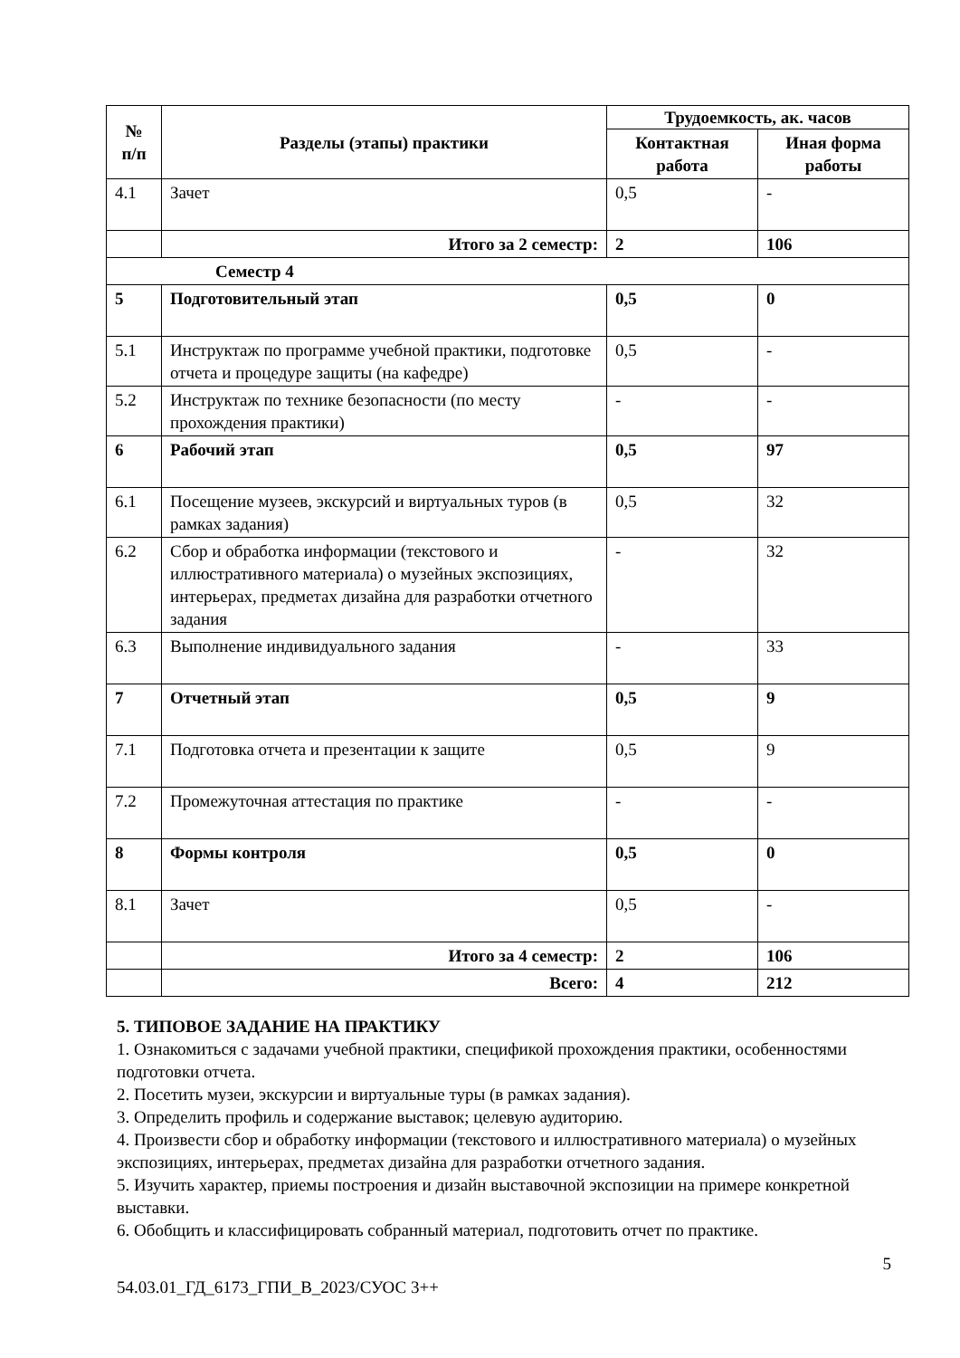| № п/п | Разделы (этапы) практики | Трудоемкость, ак. часов | |
| --- | --- | --- | --- |
| | | Контактная работа | Иная форма работы |
| 4.1 | Зачет | 0,5 | - |
| | Итого за 2 семестр: | 2 | 106 |
| Семестр 4 | | | |
| 5 | Подготовительный этап | 0,5 | 0 |
| 5.1 | Инструктаж по программе учебной практики, подготовке отчета и процедуре защиты (на кафедре) | 0,5 | - |
| 5.2 | Инструктаж по технике безопасности (по месту прохождения практики) | - | - |
| 6 | Рабочий этап | 0,5 | 97 |
| 6.1 | Посещение музеев, экскурсий и виртуальных туров (в рамках задания) | 0,5 | 32 |
| 6.2 | Сбор и обработка информации (текстового и иллюстративного материала) о музейных экспозициях, интерьерах, предметах дизайна для разработки отчетного задания | - | 32 |
| 6.3 | Выполнение индивидуального задания | - | 33 |
| 7 | Отчетный этап | 0,5 | 9 |
| 7.1 | Подготовка отчета и презентации к защите | 0,5 | 9 |
| 7.2 | Промежуточная аттестация по практике | - | - |
| 8 | Формы контроля | 0,5 | 0 |
| 8.1 | Зачет | 0,5 | - |
| | Итого за 4 семестр: | 2 | 106 |
| | Всего: | 4 | 212 |
5. ТИПОВОЕ ЗАДАНИЕ НА ПРАКТИКУ
1. Ознакомиться с задачами учебной практики, спецификой прохождения практики, особенностями подготовки отчета.
2. Посетить музеи, экскурсии и виртуальные туры (в рамках задания).
3. Определить профиль и содержание выставок; целевую аудиторию.
4. Произвести сбор и обработку информации (текстового и иллюстративного материала) о музейных экспозициях, интерьерах, предметах дизайна для разработки отчетного задания.
5. Изучить характер, приемы построения и дизайн выставочной экспозиции на примере конкретной выставки.
6. Обобщить и классифицировать собранный материал, подготовить отчет по практике.
5
54.03.01_ГД_6173_ГПИ_В_2023/СУОС 3++